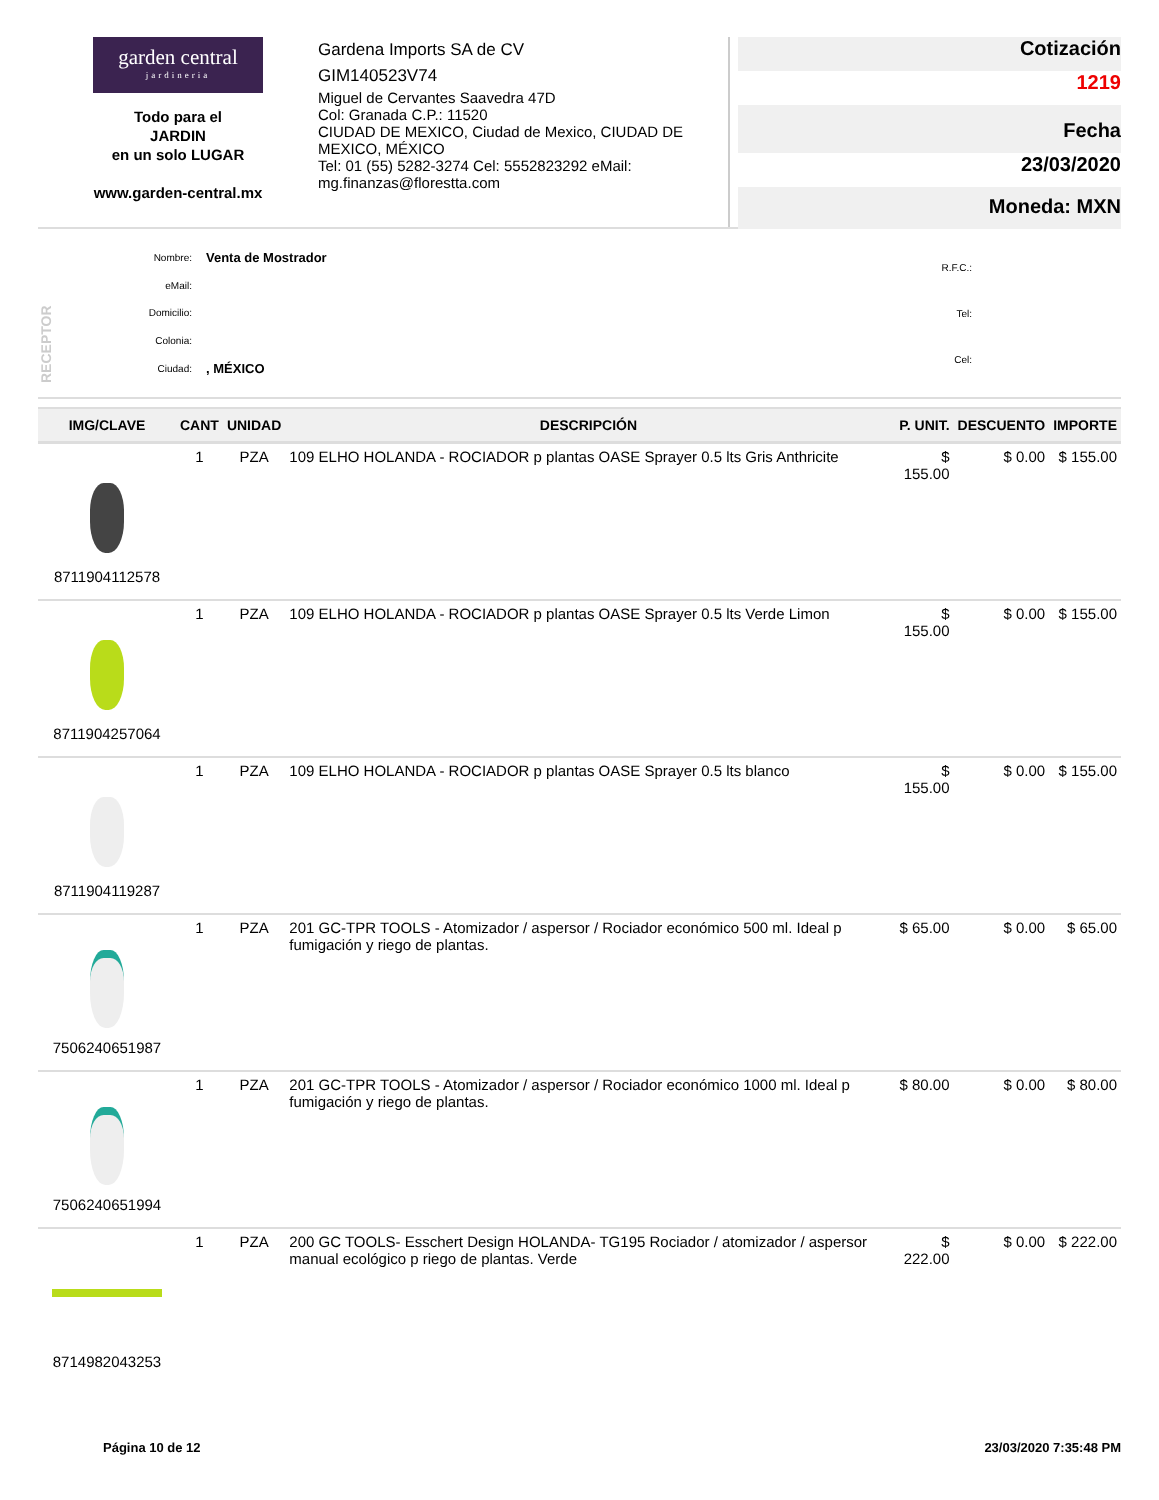garden central
jardineria
Todo para el
JARDIN
en un solo LUGAR
www.garden-central.mx
Gardena Imports SA de CV
GIM140523V74
Miguel de Cervantes Saavedra 47D
Col: Granada C.P.: 11520
CIUDAD DE MEXICO, Ciudad de Mexico, CIUDAD DE MEXICO, MÉXICO
Tel: 01 (55) 5282-3274 Cel: 5552823292 eMail: mg.finanzas@florestta.com
Cotización
1219
Fecha
23/03/2020
Moneda: MXN
RECEPTOR
| Nombre: | Venta de Mostrador |
| eMail: | |
| Domicilio: | |
| Colonia: | |
| Ciudad: | , MÉXICO |
| R.F.C.: | |
| Tel: | |
| Cel: | |
| IMG/CLAVE | CANT | UNIDAD | DESCRIPCIÓN | P. UNIT. | DESCUENTO | IMPORTE |
| --- | --- | --- | --- | --- | --- | --- |
| 8711904112578 | 1 | PZA | 109 ELHO HOLANDA - ROCIADOR p plantas OASE Sprayer 0.5 lts Gris Anthricite | $ 155.00 | $ 0.00 | $ 155.00 |
| 8711904257064 | 1 | PZA | 109 ELHO HOLANDA - ROCIADOR p plantas OASE Sprayer 0.5 lts Verde Limon | $ 155.00 | $ 0.00 | $ 155.00 |
| 8711904119287 | 1 | PZA | 109 ELHO HOLANDA - ROCIADOR p plantas OASE Sprayer 0.5 lts blanco | $ 155.00 | $ 0.00 | $ 155.00 |
| 7506240651987 | 1 | PZA | 201 GC-TPR TOOLS - Atomizador / aspersor / Rociador económico 500 ml. Ideal p fumigación y riego de plantas. | $ 65.00 | $ 0.00 | $ 65.00 |
| 7506240651994 | 1 | PZA | 201 GC-TPR TOOLS - Atomizador / aspersor / Rociador económico 1000 ml. Ideal p fumigación y riego de plantas. | $ 80.00 | $ 0.00 | $ 80.00 |
| 8714982043253 | 1 | PZA | 200 GC TOOLS- Esschert Design HOLANDA- TG195 Rociador / atomizador / aspersor manual ecológico p riego de plantas. Verde | $ 222.00 | $ 0.00 | $ 222.00 |
Página 10 de 12 23/03/2020 7:35:48 PM